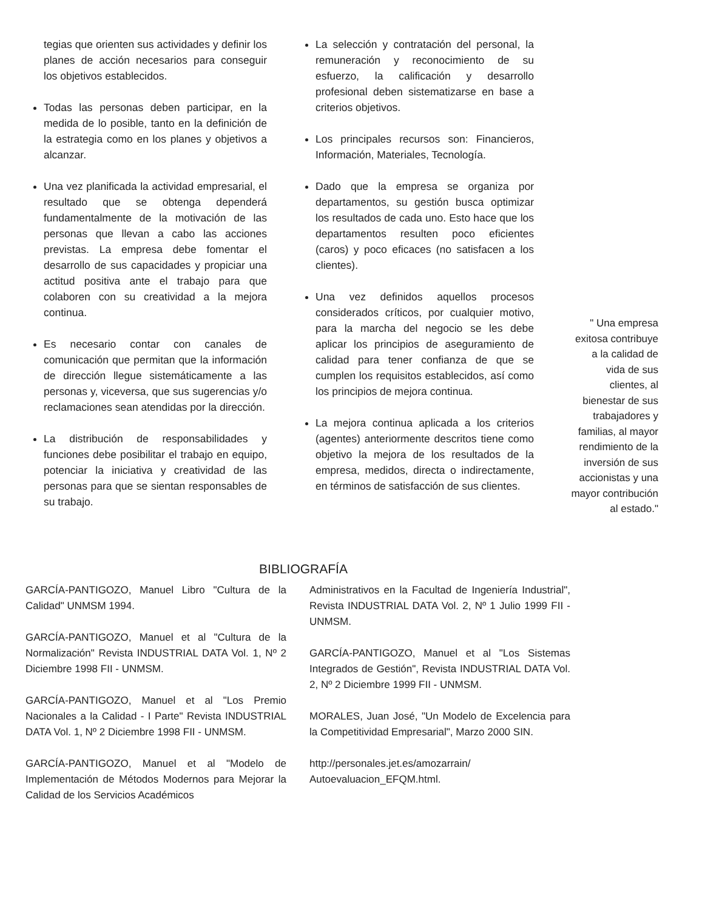tegias que orienten sus actividades y definir los planes de acción necesarios para conseguir los objetivos establecidos.
Todas las personas deben participar, en la medida de lo posible, tanto en la definición de la estrategia como en los planes y objetivos a alcanzar.
Una vez planificada la actividad empresarial, el resultado que se obtenga dependerá fundamentalmente de la motivación de las personas que llevan a cabo las acciones previstas. La empresa debe fomentar el desarrollo de sus capacidades y propiciar una actitud positiva ante el trabajo para que colaboren con su creatividad a la mejora continua.
Es necesario contar con canales de comunicación que permitan que la información de dirección llegue sistemáticamente a las personas y, viceversa, que sus sugerencias y/o reclamaciones sean atendidas por la dirección.
La distribución de responsabilidades y funciones debe posibilitar el trabajo en equipo, potenciar la iniciativa y creatividad de las personas para que se sientan responsables de su trabajo.
La selección y contratación del personal, la remuneración y reconocimiento de su esfuerzo, la calificación y desarrollo profesional deben sistematizarse en base a criterios objetivos.
Los principales recursos son: Financieros, Información, Materiales, Tecnología.
Dado que la empresa se organiza por departamentos, su gestión busca optimizar los resultados de cada uno. Esto hace que los departamentos resulten poco eficientes (caros) y poco eficaces (no satisfacen a los clientes).
Una vez definidos aquellos procesos considerados críticos, por cualquier motivo, para la marcha del negocio se les debe aplicar los principios de aseguramiento de calidad para tener confianza de que se cumplen los requisitos establecidos, así como los principios de mejora continua.
La mejora continua aplicada a los criterios (agentes) anteriormente descritos tiene como objetivo la mejora de los resultados de la empresa, medidos, directa o indirectamente, en términos de satisfacción de sus clientes.
" Una empresa exitosa contribuye a la calidad de vida de sus clientes, al bienestar de sus trabajadores y familias, al mayor rendimiento de la inversión de sus accionistas y una mayor contribución al estado."
BIBLIOGRAFÍA
GARCÍA-PANTIGOZO, Manuel Libro "Cultura de la Calidad" UNMSM 1994.
GARCÍA-PANTIGOZO, Manuel et al "Cultura de la Normalización" Revista INDUSTRIAL DATA Vol. 1, Nº 2 Diciembre 1998 FII - UNMSM.
GARCÍA-PANTIGOZO, Manuel et al "Los Premio Nacionales a la Calidad - I Parte" Revista INDUSTRIAL DATA Vol. 1, Nº 2 Diciembre 1998 FII - UNMSM.
GARCÍA-PANTIGOZO, Manuel et al "Modelo de Implementación de Métodos Modernos para Mejorar la Calidad de los Servicios Académicos
Administrativos en la Facultad de Ingeniería Industrial", Revista INDUSTRIAL DATA Vol. 2, Nº 1 Julio 1999 FII - UNMSM.
GARCÍA-PANTIGOZO, Manuel et al "Los Sistemas Integrados de Gestión", Revista INDUSTRIAL DATA Vol. 2, Nº 2 Diciembre 1999 FII - UNMSM.
MORALES, Juan José, "Un Modelo de Excelencia para la Competitividad Empresarial", Marzo 2000 SIN.
http://personales.jet.es/amozarrain/ Autoevaluacion_EFQM.html.